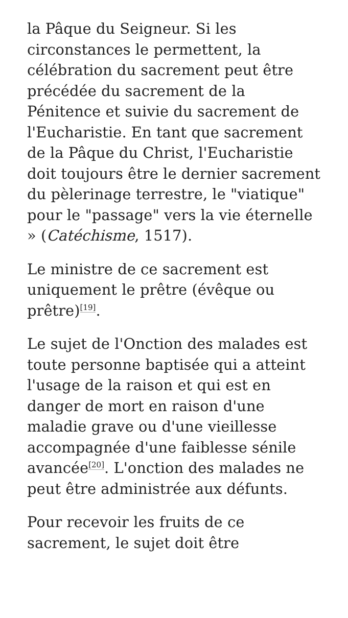la Pâque du Seigneur. Si les circonstances le permettent, la célébration du sacrement peut être précédée du sacrement de la Pénitence et suivie du sacrement de l'Eucharistie. En tant que sacrement de la Pâque du Christ, l'Eucharistie doit toujours être le dernier sacrement du pèlerinage terrestre, le "viatique" pour le "passage" vers la vie éternelle » (Catéchisme, 1517).
Le ministre de ce sacrement est uniquement le prêtre (évêque ou prêtre)<sup>[19]</sup>.
Le sujet de l'Onction des malades est toute personne baptisée qui a atteint l'usage de la raison et qui est en danger de mort en raison d'une maladie grave ou d'une vieillesse accompagnée d'une faiblesse sénile avancée<sup>[20]</sup>. L'onction des malades ne peut être administrée aux défunts.
Pour recevoir les fruits de ce sacrement, le sujet doit être